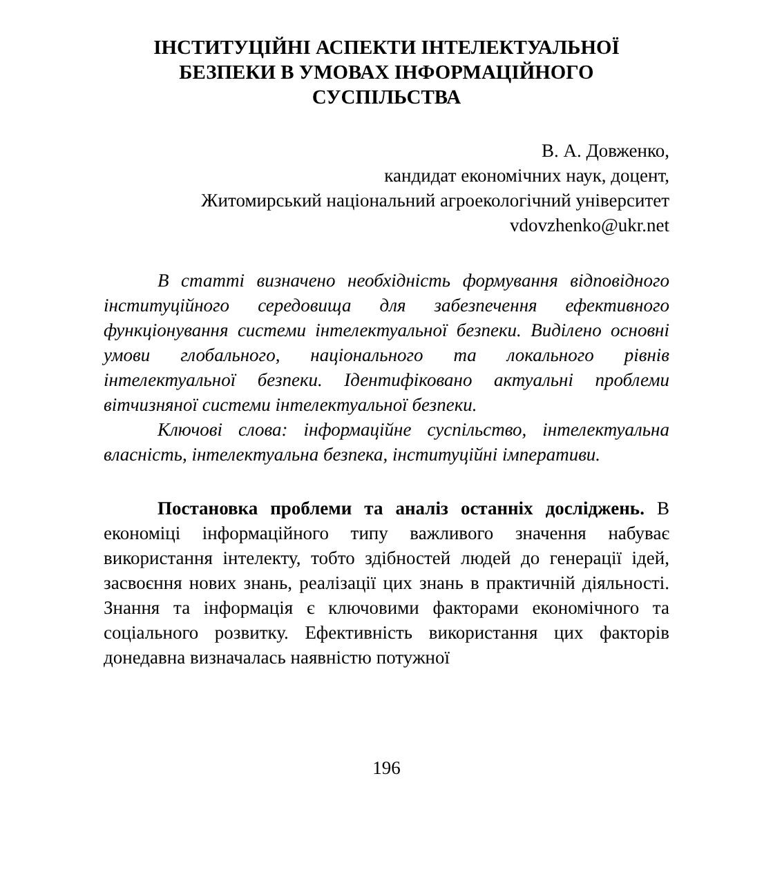ІНСТИТУЦІЙНІ АСПЕКТИ ІНТЕЛЕКТУАЛЬНОЇ БЕЗПЕКИ В УМОВАХ ІНФОРМАЦІЙНОГО СУСПІЛЬСТВА
В. А. Довженко,
кандидат економічних наук, доцент,
Житомирський національний агроекологічний університет
vdovzhenko@ukr.net
В статті визначено необхідність формування відповідного інституційного середовища для забезпечення ефективного функціонування системи інтелектуальної безпеки. Виділено основні умови глобального, національного та локального рівнів інтелектуальної безпеки. Ідентифіковано актуальні проблеми вітчизняної системи інтелектуальної безпеки.
Ключові слова: інформаційне суспільство, інтелектуальна власність, інтелектуальна безпека, інституційні імперативи.
Постановка проблеми та аналіз останніх досліджень. В економіці інформаційного типу важливого значення набуває використання інтелекту, тобто здібностей людей до генерації ідей, засвоєння нових знань, реалізації цих знань в практичній діяльності. Знання та інформація є ключовими факторами економічного та соціального розвитку. Ефективність використання цих факторів донедавна визначалась наявністю потужної
196